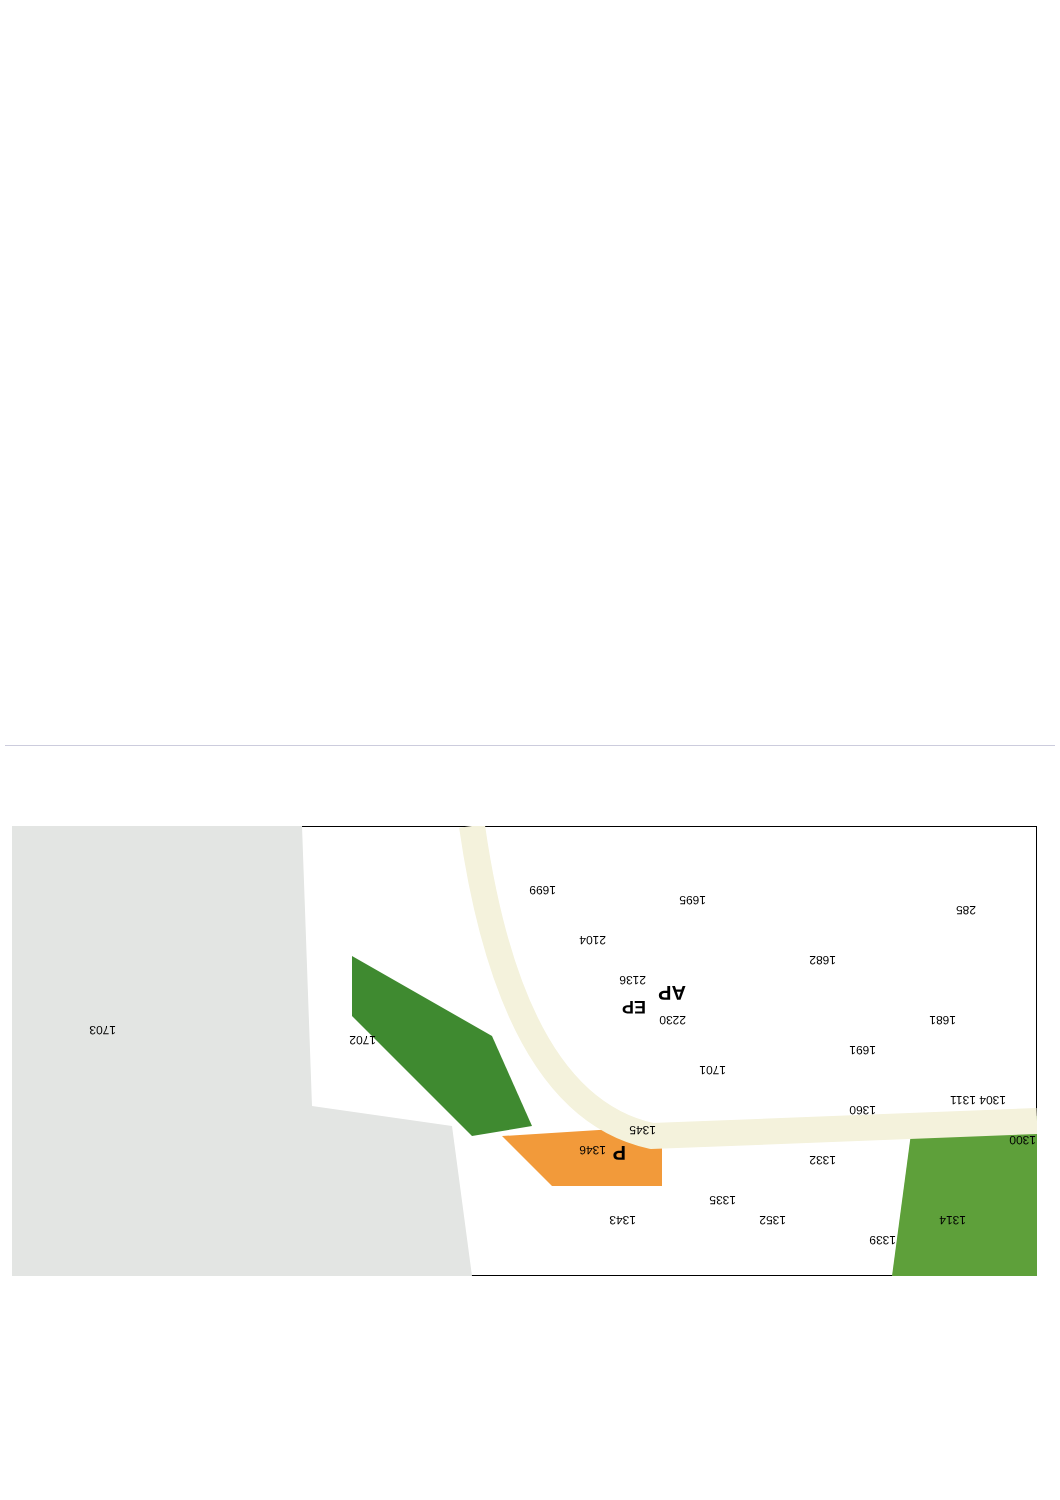1339
1352
1360
1702
1703
1701
2230
2136
2104
1695
1699
285
1682
1691
1681
1345
1346
1343
1335
1332
1314
1300
1304 1311
AP
EP
P